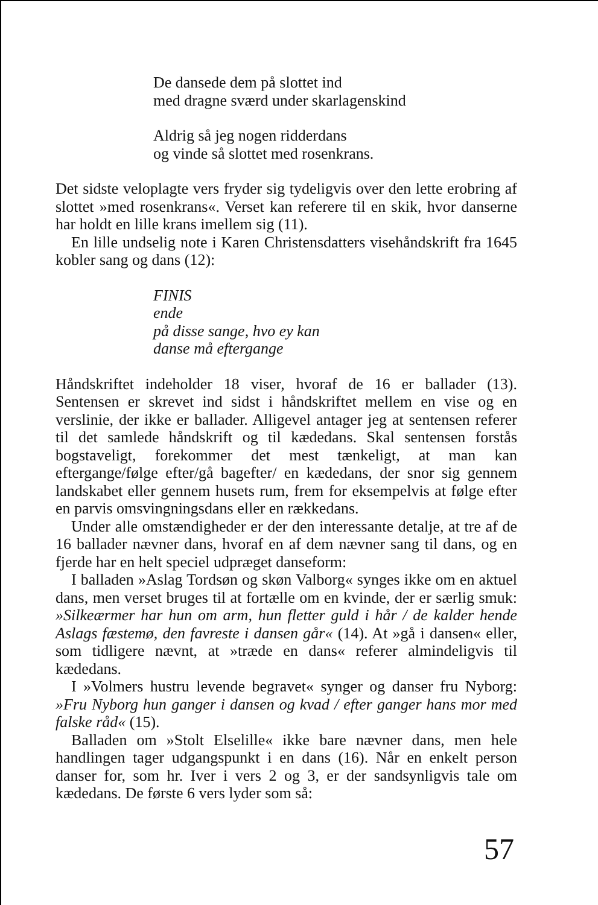De dansede dem på slottet ind
med dragne sværd under skarlagenskind
Aldrig så jeg nogen ridderdans
og vinde så slottet med rosenkrans.
Det sidste veloplagte vers fryder sig tydeligvis over den lette erobring af slottet »med rosenkrans«. Verset kan referere til en skik, hvor danserne har holdt en lille krans imellem sig (11).
En lille undselig note i Karen Christensdatters visehåndskrift fra 1645 kobler sang og dans (12):
FINIS
ende
på disse sange, hvo ey kan
danse må eftergange
Håndskriftet indeholder 18 viser, hvoraf de 16 er ballader (13). Sentensen er skrevet ind sidst i håndskriftet mellem en vise og en verslinie, der ikke er ballader. Alligevel antager jeg at sentensen referer til det samlede håndskrift og til kædedans. Skal sentensen forstås bogstaveligt, forekommer det mest tænkeligt, at man kan eftergange/følge efter/gå bagefter/ en kædedans, der snor sig gennem landskabet eller gennem husets rum, frem for eksempelvis at følge efter en parvis omsvingningsdans eller en rækkedans.
Under alle omstændigheder er der den interessante detalje, at tre af de 16 ballader nævner dans, hvoraf en af dem nævner sang til dans, og en fjerde har en helt speciel udpræget danseform:
I balladen »Aslag Tordsøn og skøn Valborg« synges ikke om en aktuel dans, men verset bruges til at fortælle om en kvinde, der er særlig smuk: »Silkeærmer har hun om arm, hun fletter guld i hår / de kalder hende Aslags fæstemø, den favreste i dansen går« (14). At »gå i dansen« eller, som tidligere nævnt, at »træde en dans« referer almindeligvis til kædedans.
I »Volmers hustru levende begravet« synger og danser fru Nyborg: »Fru Nyborg hun ganger i dansen og kvad / efter ganger hans mor med falske råd« (15).
Balladen om »Stolt Elselille« ikke bare nævner dans, men hele handlingen tager udgangspunkt i en dans (16). Når en enkelt person danser for, som hr. Iver i vers 2 og 3, er der sandsynligvis tale om kædedans. De første 6 vers lyder som så:
57